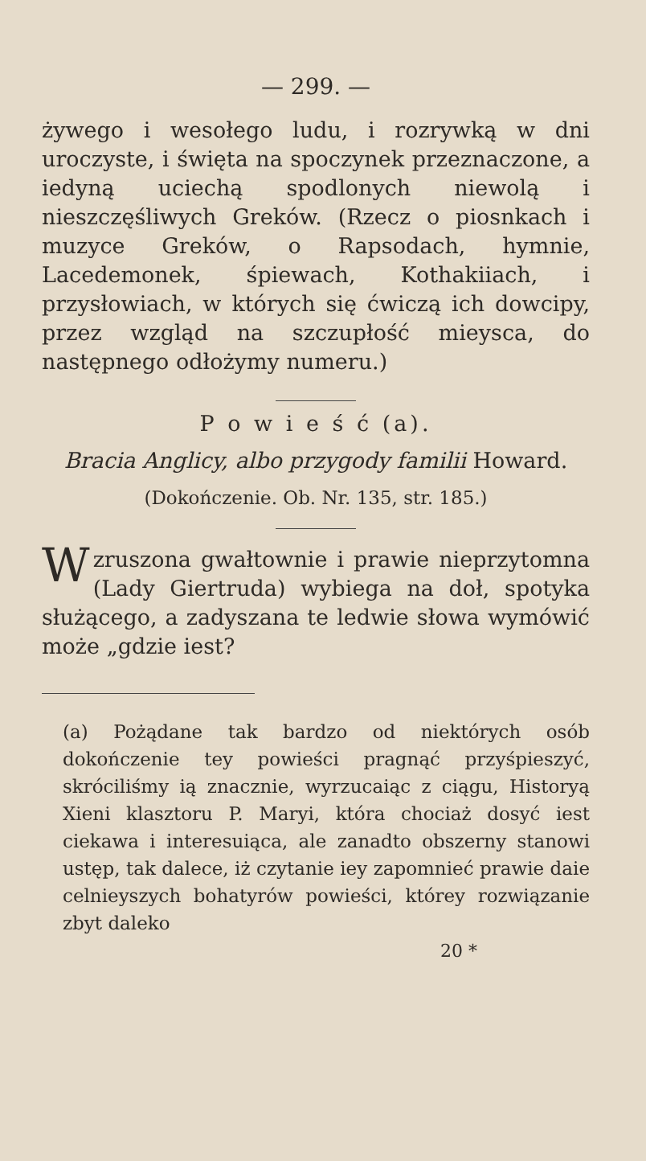— 299. —
żywego i wesołego ludu, i rozrywką w dni uroczyste, i święta na spoczynek przeznaczone, a iedyną uciechą spodlonych niewolą i nieszczęśliwych Greków. (Rzecz o piosnkach i muzyce Greków, o Rapsodach, hymnie, Lacedemonek, śpiewach, Kothakiiach, i przysłowiach, w których się ćwiczą ich dowcipy, przez wzgląd na szczupłość mieysca, do następnego odłożymy numeru.)
P o w i e ś ć (a).
Bracia Anglicy, albo przygody familii Howard.
(Dokończenie. Ob. Nr. 135, str. 185.)
Wzruszona gwałtownie i prawie nieprzytomna (Lady Giertruda) wybiega na doł, spotyka służącego, a zadyszana te ledwie słowa wymówić może „gdzie iest?
(a) Pożądane tak bardzo od niektórych osób dokończenie tey powieści pragnąć przyśpieszyć, skróciliśmy ią znacznie, wyrzucaiąc z ciągu, Historyą Xieni klasztoru P. Maryi, która chociaż dosyć iest ciekawa i interesuiąca, ale zanadto obszerny stanowi ustęp, tak dalece, iż czytanie iey zapomnieć prawie daie celnieyszych bohatyrów powieści, którey rozwiązanie zbyt daleko
20 *